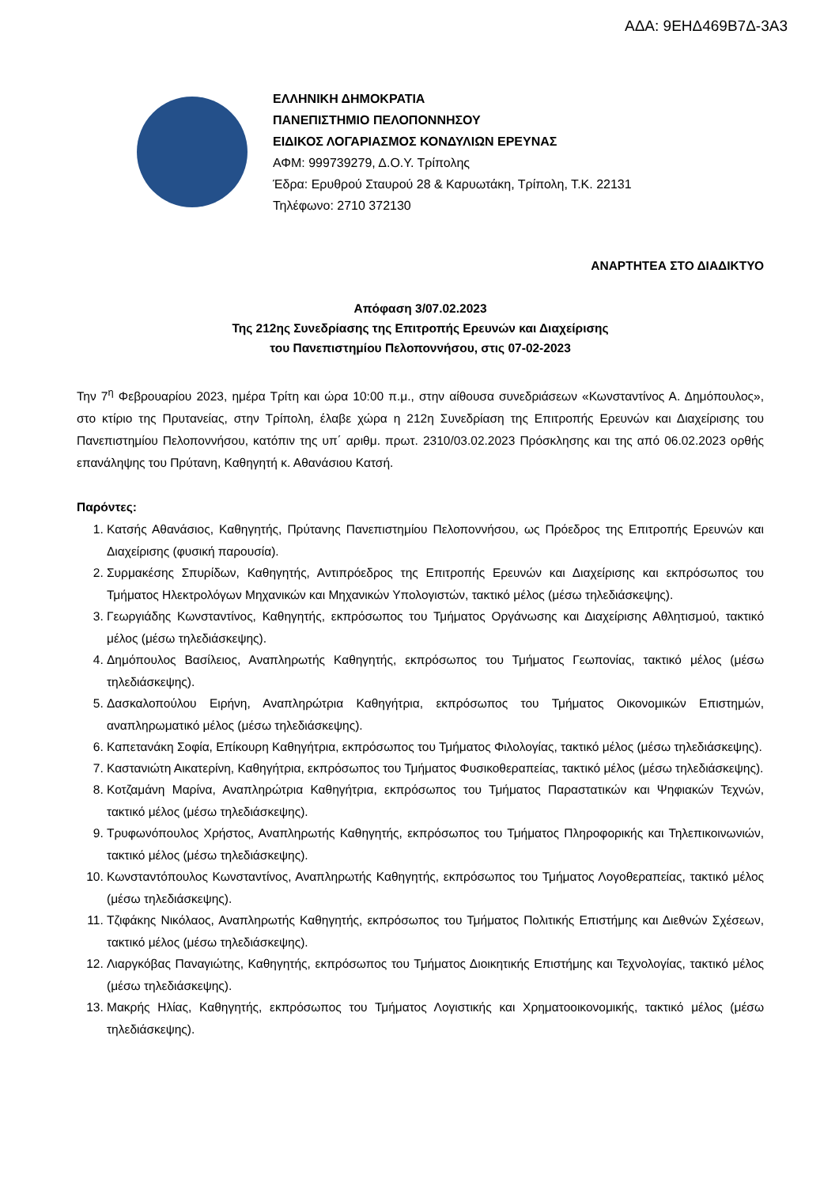ΑΔΑ: 9ΕΗΔ469Β7Δ-3Α3
ΕΛΛΗΝΙΚΗ ΔΗΜΟΚΡΑΤΙΑ
ΠΑΝΕΠΙΣΤΗΜΙΟ ΠΕΛΟΠΟΝΝΗΣΟΥ
ΕΙΔΙΚΟΣ ΛΟΓΑΡΙΑΣΜΟΣ ΚΟΝΔΥΛΙΩΝ ΕΡΕΥΝΑΣ
ΑΦΜ: 999739279, Δ.Ο.Υ. Τρίπολης
Έδρα: Ερυθρού Σταυρού 28 & Καρυωτάκη, Τρίπολη, Τ.Κ. 22131
Τηλέφωνο: 2710 372130
ΑΝΑΡΤΗΤΕΑ ΣΤΟ ΔΙΑΔΙΚΤΥΟ
Απόφαση 3/07.02.2023
Της 212ης Συνεδρίασης της Επιτροπής Ερευνών και Διαχείρισης
του Πανεπιστημίου Πελοποννήσου, στις 07-02-2023
Την 7<sup>η</sup> Φεβρουαρίου 2023, ημέρα Τρίτη και ώρα 10:00 π.μ., στην αίθουσα συνεδριάσεων «Κωνσταντίνος Α. Δημόπουλος», στο κτίριο της Πρυτανείας, στην Τρίπολη, έλαβε χώρα η 212η Συνεδρίαση της Επιτροπής Ερευνών και Διαχείρισης του Πανεπιστημίου Πελοποννήσου, κατόπιν της υπ΄ αριθμ. πρωτ. 2310/03.02.2023 Πρόσκλησης και της από 06.02.2023 ορθής επανάληψης του Πρύτανη, Καθηγητή κ. Αθανάσιου Κατσή.
Παρόντες:
1. Κατσής Αθανάσιος, Καθηγητής, Πρύτανης Πανεπιστημίου Πελοποννήσου, ως Πρόεδρος της Επιτροπής Ερευνών και Διαχείρισης (φυσική παρουσία).
2. Συρμακέσης Σπυρίδων, Καθηγητής, Αντιπρόεδρος της Επιτροπής Ερευνών και Διαχείρισης και εκπρόσωπος του Τμήματος Ηλεκτρολόγων Μηχανικών και Μηχανικών Υπολογιστών, τακτικό μέλος (μέσω τηλεδιάσκεψης).
3. Γεωργιάδης Κωνσταντίνος, Καθηγητής, εκπρόσωπος του Τμήματος Οργάνωσης και Διαχείρισης Αθλητισμού, τακτικό μέλος (μέσω τηλεδιάσκεψης).
4. Δημόπουλος Βασίλειος, Αναπληρωτής Καθηγητής, εκπρόσωπος του Τμήματος Γεωπονίας, τακτικό μέλος (μέσω τηλεδιάσκεψης).
5. Δασκαλοπούλου Ειρήνη, Αναπληρώτρια Καθηγήτρια, εκπρόσωπος του Τμήματος Οικονομικών Επιστημών, αναπληρωματικό μέλος (μέσω τηλεδιάσκεψης).
6. Καπετανάκη Σοφία, Επίκουρη Καθηγήτρια, εκπρόσωπος του Τμήματος Φιλολογίας, τακτικό μέλος (μέσω τηλεδιάσκεψης).
7. Καστανιώτη Αικατερίνη, Καθηγήτρια, εκπρόσωπος του Τμήματος Φυσικοθεραπείας, τακτικό μέλος (μέσω τηλεδιάσκεψης).
8. Κοτζαμάνη Μαρίνα, Αναπληρώτρια Καθηγήτρια, εκπρόσωπος του Τμήματος Παραστατικών και Ψηφιακών Τεχνών, τακτικό μέλος (μέσω τηλεδιάσκεψης).
9. Τρυφωνόπουλος Χρήστος, Αναπληρωτής Καθηγητής, εκπρόσωπος του Τμήματος Πληροφορικής και Τηλεπικοινωνιών, τακτικό μέλος (μέσω τηλεδιάσκεψης).
10. Κωνσταντόπουλος Κωνσταντίνος, Αναπληρωτής Καθηγητής, εκπρόσωπος του Τμήματος Λογοθεραπείας, τακτικό μέλος (μέσω τηλεδιάσκεψης).
11. Τζιφάκης Νικόλαος, Αναπληρωτής Καθηγητής, εκπρόσωπος του Τμήματος Πολιτικής Επιστήμης και Διεθνών Σχέσεων, τακτικό μέλος (μέσω τηλεδιάσκεψης).
12. Λιαργκόβας Παναγιώτης, Καθηγητής, εκπρόσωπος του Τμήματος Διοικητικής Επιστήμης και Τεχνολογίας, τακτικό μέλος (μέσω τηλεδιάσκεψης).
13. Μακρής Ηλίας, Καθηγητής, εκπρόσωπος του Τμήματος Λογιστικής και Χρηματοοικονομικής, τακτικό μέλος (μέσω τηλεδιάσκεψης).